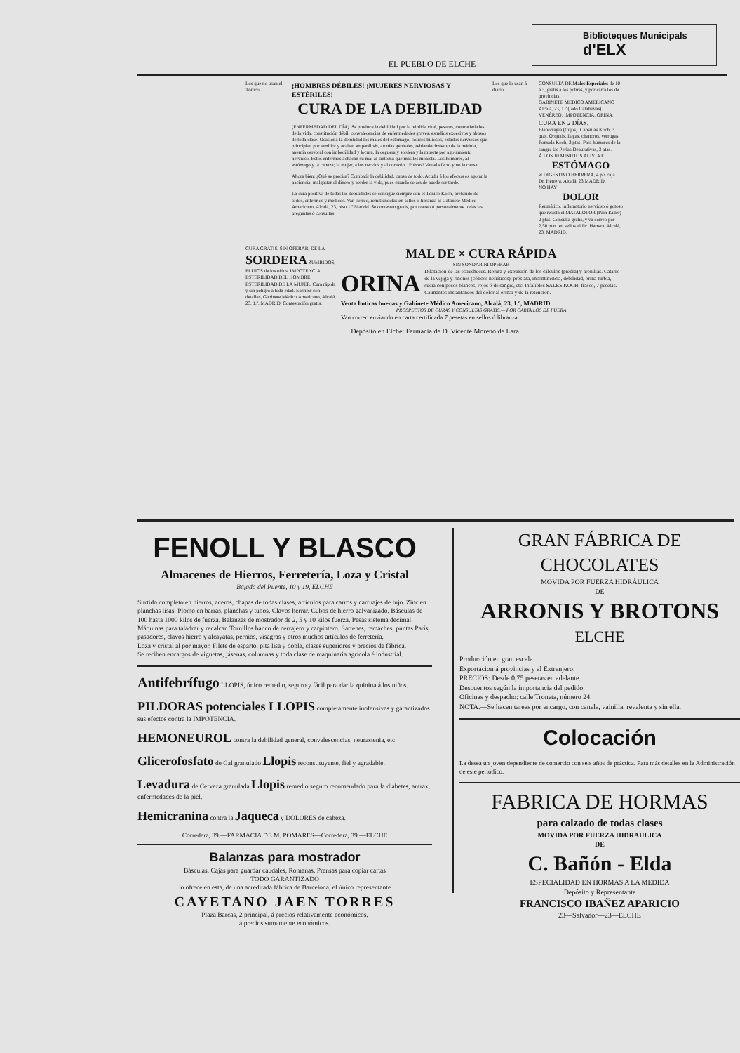Biblioteques Municipals
d'ELX
EL PUEBLO DE ELCHE
Los que no usan el Tónico.
¡HOMBRES DÉBILES! ¡MUJERES NERVIOSAS Y ESTÉRILES!
CURA DE LA DEBILIDAD
(ENFERMEDAD DEL DÍA). Se produce la debilidad por la pérdida vital, pesares, contrariedades de la vida, constitución débil, convalecencias de enfermedades graves, estudios excesivos y abusos de toda clase. Ocasiona la debilidad los males del estómago, cólicos biliosos, estados nerviosos que principian por temblor y acaban en parálisis, atonías genitales, reblandecimiento de la médula, anemia cerebral con imbecilidad y locura, la ceguera y sordera y la muerte por agotamiento nervioso. Estos enfermos achacan su mal al síntoma que más les molesta. Los hombres, al estómago y la cabeza; la mujer, á los nervios y al corazón. ¡Pobres! Ven el efecto y no la causa.
Ahora bien: ¿Qué se precisa? Combatir la debilidad, causa de todo. Acudir á los efectos es agotar la paciencia, malgastar el dinero y perder la vida, pues cuando se acude puede ser tarde.
La cura positiva de todas las debilidades se consigue siempre con el Tónico Koch, preferido de todos, enfermos y médicos. Van correo, remitiéndolas en sellos ó libranza al Gabinete Médico Americano, Alcalá, 23, piso 1.º Madrid. Se contestan gratis, por correo ó personalmente todas las preguntas ó consultas.
Los que lo usan á diario.
CONSULTA DE Males Especiales de 10 á 3, gratis á los pobres, y por carta los de provincias.
GABINETE MÉDICO AMERICANO Alcalá, 23, 1.º (lado Calatravas). VENÉREO. IMPOTENCIA. ORINA.
CURA EN 2 DÍAS.
Blenorragia (flujos). Cápsulas Koch, 3 ptas. Orquitis, llagas, chancros, verrugas Pomada Koch, 3 ptas. Para humores de la sangre las Perlas Depurativas, 3 ptas.
Á LOS 10 MINUTOS ALIVIA EL
ESTÓMAGO
el DIGESTIVO HERRERA, 4 pts caja. Dr. Herrera. Alcalá, 23 MADRID.
NO HAY
DOLOR
Reumático, inflamatorio nervioso ó gotoso que resista el MATALOLOR (Pain Killer) 2 ptas. Consulta gratis, y va correo por 2,50 ptas. en sellos al Dr. Herrera, Alcalá, 23, MADRID.
CURA GRATIS, SIN OPERAR, DE LA SORDERA ZUMBIDOS, FLUJOS de los oídos. IMPOTENCIA ESTERILIDAD DEL HOMBRE. ESTERILIDAD DE LA MUJER. Cura rápida y sin peligro á toda edad. Escribir con detalles, Gabinete Médico Americano, Alcalá, 23, 1.º, MADRID. Contestación gratis.
MAL DE × CURA RÁPIDA
SIN SONDAR NI OPERAR
ORINA
Dilatación de las estrecheces. Rotura y expulsión de los cálculos (piedra) y arenillas. Catarro de la vejiga y riñones (cólicos nefríticos). próstata, incontinencia, debilidad, orina turbia, sucia con posos blancos, rojos ó de sangre, etc. Infalibles SALES KOCH, frasco, 7 pesetas. Calmantes instantáneos del dolor al orinar y de la retención.
Venta boticas buenas y Gabinete Médico Americano, Alcalá, 23, 1.º, MADRID
PROSPECTOS DE CURAS Y CONSULTAS GRATIS.— POR CARTA LOS DE FUERA
Van correo enviando en carta certificada 7 pesetas en sellos ó libranza.
Depósito en Elche: Farmacia de D. Vicente Moreno de Lara
FENOLL Y BLASCO
Almacenes de Hierros, Ferretería, Loza y Cristal
Bajada del Puente, 10 y 19, ELCHE
Surtido completo en hierros, aceros, chapas de todas clases, artículos para carros y carruajes de lujo. Zinc en planchas lisas. Plomo en barras, planchas y tubos. Clavos herrar. Cubos de hierro galvanizado. Básculas de 100 hasta 1000 kilos de fuerza. Balanzas de mostrador de 2, 5 y 10 kilos fuerza. Pesas sistema decimal. Máquinas para taladrar y recalcar. Tornillos banco de cerrajero y carpintero. Sartenes, remaches, puntas París, pasadores, clavos hierro y alcayatas, pernios, visagras y otros muchos artículos de ferretería.
Loza y cristal al por mayor. Filete de esparto, pita lisa y doble, clases superiores y precios de fábrica.
Se reciben encargos de viguetas, jásenas, columnas y toda clase de maquinaria agrícola é industrial.
Antifebrífugo LLOPIS, único remedio, seguro y fácil para dar la quinina á los niños.
PILDORAS potenciales LLOPIS completamente inofensivas y garantizados sus efectos contra la IMPOTENCIA.
HEMONEUROL contra la debilidad general, convalescencias, neurastenia, etc.
Glicerofosfato de Cal granulado Llopis reconstituyente, fiel y agradable.
Levadura de Cerveza granulada Llopis remedio seguro recomendado para la diabetes, antrax, enfermedades de la piel.
Hemicranina contra la Jaqueca y DOLORES de cabeza.
Corredera, 39.—FARMACIA DE M. POMARES—Corredera, 39.—ELCHE
Balanzas para mostrador
Básculas, Cajas para guardar caudales, Romanas, Prensas para copiar cartas
TODO GARANTIZADO
lo ofrece en esta, de una acreditada fábrica de Barcelona, el único representante
CAYETANO JAEN TORRES
Plaza Barcas, 2 principal, á precios relativamente económicos.
á precios sumamente económicos.
GRAN FÁBRICA DE CHOCOLATES
MOVIDA POR FUERZA HIDRÁULICA
DE
ARRONIS Y BROTONS
ELCHE
Producción en gran escala.
Exportacion á provincias y al Extranjero.
PRECIOS: Desde 0,75 pesetas en adelante.
Descuentos según la importancia del pedido.
Oficinas y despacho: calle Troneta, número 24.
NOTA.—Se hacen tareas por encargo, con canela, vainilla, revalenta y sin ella.
Colocación
La desea un joven dependiente de comercio con seis años de práctica. Para más detalles en la Administración de este periódico.
FABRICA DE HORMAS
para calzado de todas clases
MOVIDA POR FUERZA HIDRAULICA
DE
C. Bañón - Elda
ESPECIALIDAD EN HORMAS A LA MEDIDA
Depósito y Representante
FRANCISCO IBAÑEZ APARICIO
23—Salvador—23—ELCHE